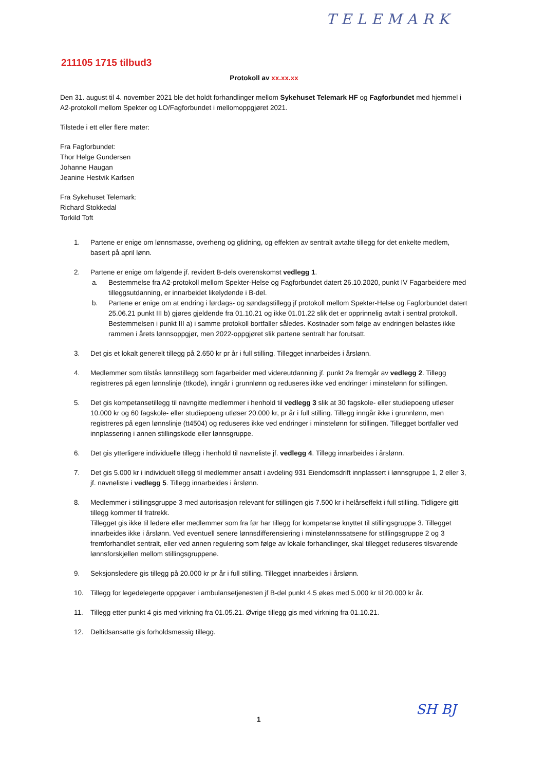TELEMARK
211105 1715 tilbud3
Protokoll av xx.xx.xx
Den 31. august til 4. november 2021 ble det holdt forhandlinger mellom Sykehuset Telemark HF og Fagforbundet med hjemmel i A2-protokoll mellom Spekter og LO/Fagforbundet i mellomoppgjøret 2021.
Tilstede i ett eller flere møter:
Fra Fagforbundet:
Thor Helge Gundersen
Johanne Haugan
Jeanine Hestvik Karlsen
Fra Sykehuset Telemark:
Richard Stokkedal
Torkild Toft
1. Partene er enige om lønnsmasse, overheng og glidning, og effekten av sentralt avtalte tillegg for det enkelte medlem, basert på april lønn.
2. Partene er enige om følgende jf. revidert B-dels overenskomst vedlegg 1.
a. Bestemmelse fra A2-protokoll mellom Spekter-Helse og Fagforbundet datert 26.10.2020, punkt IV Fagarbeidere med tilleggsutdanning, er innarbeidet likelydende i B-del.
b. Partene er enige om at endring i lørdags- og søndagstillegg jf protokoll mellom Spekter-Helse og Fagforbundet datert 25.06.21 punkt III b) gjøres gjeldende fra 01.10.21 og ikke 01.01.22 slik det er opprinnelig avtalt i sentral protokoll. Bestemmelsen i punkt III a) i samme protokoll bortfaller således. Kostnader som følge av endringen belastes ikke rammen i årets lønnsoppgjør, men 2022-oppgjøret slik partene sentralt har forutsatt.
3. Det gis et lokalt generelt tillegg på 2.650 kr pr år i full stilling. Tillegget innarbeides i årslønn.
4. Medlemmer som tilstås lønnstillegg som fagarbeider med videreutdanning jf. punkt 2a fremgår av vedlegg 2. Tillegg registreres på egen lønnslinje (ttkode), inngår i grunnlønn og reduseres ikke ved endringer i minstelønn for stillingen.
5. Det gis kompetansetillegg til navngitte medlemmer i henhold til vedlegg 3 slik at 30 fagskole- eller studiepoeng utløser 10.000 kr og 60 fagskole- eller studiepoeng utløser 20.000 kr, pr år i full stilling. Tillegg inngår ikke i grunnlønn, men registreres på egen lønnslinje (tt4504) og reduseres ikke ved endringer i minstelønn for stillingen. Tillegget bortfaller ved innplassering i annen stillingskode eller lønnsgruppe.
6. Det gis ytterligere individuelle tillegg i henhold til navneliste jf. vedlegg 4. Tillegg innarbeides i årslønn.
7. Det gis 5.000 kr i individuelt tillegg til medlemmer ansatt i avdeling 931 Eiendomsdrift innplassert i lønnsgruppe 1, 2 eller 3, jf. navneliste i vedlegg 5. Tillegg innarbeides i årslønn.
8. Medlemmer i stillingsgruppe 3 med autorisasjon relevant for stillingen gis 7.500 kr i helårseffekt i full stilling. Tidligere gitt tillegg kommer til fratrekk.
Tillegget gis ikke til ledere eller medlemmer som fra før har tillegg for kompetanse knyttet til stillingsgruppe 3. Tillegget innarbeides ikke i årslønn. Ved eventuell senere lønnsdifferensiering i minstelønnssatsene for stillingsgruppe 2 og 3 fremforhandlet sentralt, eller ved annen regulering som følge av lokale forhandlinger, skal tillegget reduseres tilsvarende lønnsforskjellen mellom stillingsgruppene.
9. Seksjonsledere gis tillegg på 20.000 kr pr år i full stilling. Tillegget innarbeides i årslønn.
10. Tillegg for legedelegerte oppgaver i ambulansetjenesten jf B-del punkt 4.5 økes med 5.000 kr til 20.000 kr år.
11. Tillegg etter punkt 4 gis med virkning fra 01.05.21. Øvrige tillegg gis med virkning fra 01.10.21.
12. Deltidsansatte gis forholdsmessig tillegg.
1 SH BJ